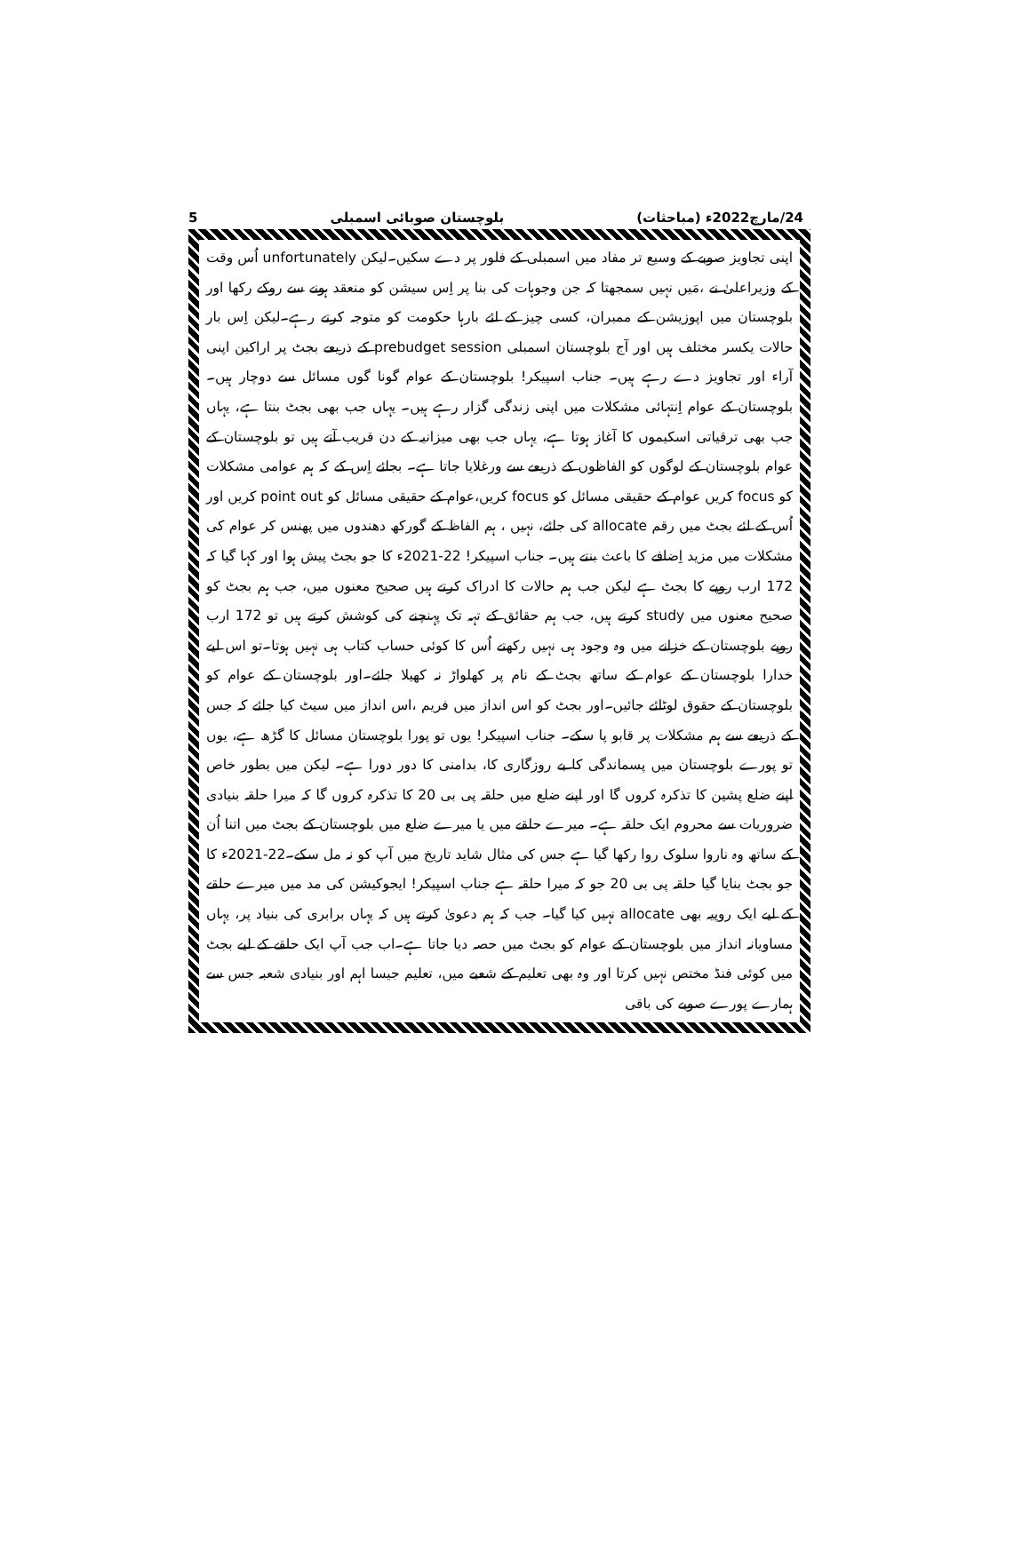24/مارچ2022ء (مباحثات) بلوچستان صوبائی اسمبلی 5
اپنی تجاویز صوبے کے وسیع تر مفاد میں اسمبلی کے فلور پر دے سکیں۔لیکن unfortunately اُس وقت کے وزیراعلیٰ نے ،مَیں نہیں سمجھتا کہ جن وجوہات کی بنا پر اِس سیشن کو منعقد ہونے سے روکے رکھا اور بلوچستان میں اپوزیشن کے ممبران، کسی چیز کے لئے بارہا حکومت کو متوجہ کرتے رہے۔لیکن اِس بار حالات یکسر مختلف ہیں اور آج بلوچستان اسمبلی prebudget session کے ذریعے بجٹ پر اراکین اپنی آراء اور تجاویز دے رہے ہیں۔ جناب اسپیکر! بلوچستان کے عوام گونا گوں مسائل سے دوچار ہیں۔ بلوچستان کے عوام اِنتہائی مشکلات میں اپنی زندگی گزار رہے ہیں۔ یہاں جب بھی بجٹ بنتا ہے، یہاں جب بھی ترقیاتی اسکیموں کا آغاز ہوتا ہے، یہاں جب بھی میزانیہ کے دن قریب آتے ہیں تو بلوچستان کے عوام بلوچستان کے لوگوں کو الفاظوں کے ذریعے سے ورغلایا جاتا ہے۔ بجائے اِس کے کہ ہم عوامی مشکلات کو focus کریں عوام کے حقیقی مسائل کو focus کریں،عوام کے حقیقی مسائل کو point out کریں اور اُس کے لئے بجٹ میں رقم allocate کی جائے، نہیں ، ہم الفاظ کے گورکھ دھندوں میں پھنس کر عوام کی مشکلات میں مزید اِضافے کا باعث بنتے ہیں۔ جناب اسپیکر! 22-2021ء کا جو بجٹ پیش ہوا اور کہا گیا کہ 172 ارب روپے کا بجٹ ہے لیکن جب ہم حالات کا ادراک کرتے ہیں صحیح معنوں میں، جب ہم بجٹ کو صحیح معنوں میں study کرتے ہیں، جب ہم حقائق کے تہہ تک پہنچنے کی کوشش کرتے ہیں تو 172 ارب روپے بلوچستان کے خزانے میں وہ وجود ہی نہیں رکھتے اُس کا کوئی حساب کتاب ہی نہیں ہوتا۔تو اس لیے خدارا بلوچستان کے عوام کے ساتھ بجٹ کے نام پر کھلواڑ نہ کھیلا جائے۔اور بلوچستان کے عوام کو بلوچستان کے حقوق لوٹائے جائیں۔اور بجٹ کو اس انداز میں فریم ،اس انداز میں سیٹ کیا جائے کہ جس کے ذریعے سے ہم مشکلات پر قابو پا سکے۔ جناب اسپیکر! یوں تو پورا بلوچستان مسائل کا گڑھ ہے، یوں تو پورے بلوچستان میں پسماندگی کا بے روزگاری کا، بدامنی کا دور دورا ہے۔ لیکن میں بطور خاص اپنے ضلع پشین کا تذکرہ کروں گا اور اپنے ضلع میں حلقہ پی بی 20 کا تذکرہ کروں گا کہ میرا حلقہ بنیادی ضروریات سے محروم ایک حلقہ ہے۔ میرے حلقے میں یا میرے ضلع میں بلوچستان کے بجٹ میں اتنا اُن کے ساتھ وہ ناروا سلوک روا رکھا گیا ہے جس کی مثال شاید تاریخ میں آپ کو نہ مل سکے۔22-2021ء کا جو بجٹ بنایا گیا حلقہ پی بی 20 جو کہ میرا حلقہ ہے جناب اسپیکر! ایجوکیشن کی مد میں میرے حلقے کے لیے ایک روپیہ بھی allocate نہیں کیا گیا۔ جب کہ ہم دعویٰ کرتے ہیں کہ یہاں برابری کی بنیاد پر، یہاں مساویانہ انداز میں بلوچستان کے عوام کو بجٹ میں حصہ دیا جاتا ہے۔اب جب آپ ایک حلقے کے لیے بجٹ میں کوئی فنڈ مختص نہیں کرتا اور وہ بھی تعلیم کے شعبے میں، تعلیم جیسا اہم اور بنیادی شعبہ جس سے ہمارے پورے صوبے کی باقی